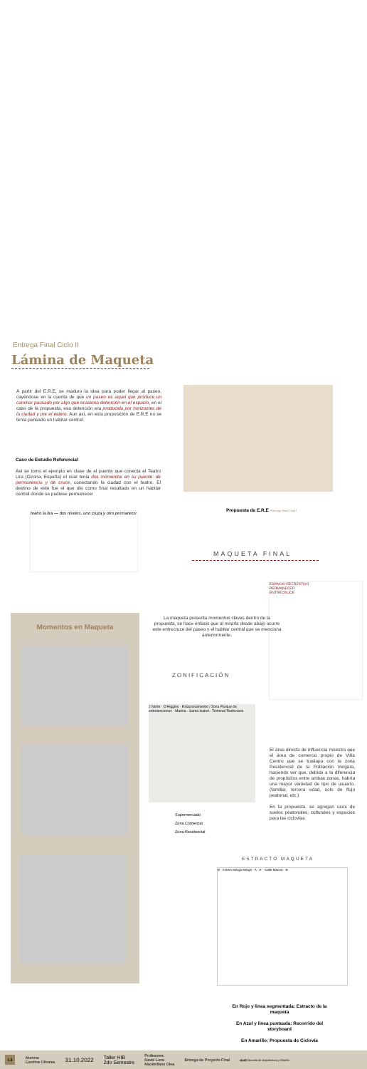Entrega Final Ciclo II
Lámina de Maqueta
A partir del E.R.E, se maduro la idea para poder llegar al paseo, cayéndose en la cuenta de que un paseo es aquel que produce un caminar pausado por algo que ocasiona detención en el espacio, en el caso de la propuesta, esa detención era producida por horizontes de la ciudad y por el estero. Aun así, en esta proposición de E.R.E no se tenía pensado un habitar central.
Caso de Estudio Referencial
Así se tomo el ejemplo en clase de el puente que conecta el Teatro Lira (Girona, España) el cual tenia dos momentos en su puente: de permanencia y de cruce, conectando la ciudad con el teatro. El destino de este fue el que dio como final resultado en un habitar central donde se pudiese permanecer
Propuesta de E.R.E *Entrega Final Ciclo I
teatro la lira — dos niveles, uno cruza y otro permanece
MAQUETA FINAL
ESPACIO RECREATIVO
PERMANECER
ENTRECRUCE
Momentos en Maqueta
La maqueta presenta momentos claves dentro de la propuesta, se hace énfasis que al mirarla desde abajo ocurre este entrecruce del paseo y el habitar central que se menciona anteriormente.
ZONIFICACIÓN
2 Norte · O'Higgins · Estacionamiento / Zona Parque de entretenciones · Marina · Santa Isabel · Terminal Rodoviario
Supermercado
Zona Comercial
Zona Residencial
El área directa de influencia muestra que el área de comercio propio de Viña Centro que se traslapa con la zona Residencial de la Población Vergara, haciendo ver que, debido a la diferencia de propósitos entre ambas zonas, habría una mayor variedad de tipo de usuario. (familiar, tercera edad, solo de flujo peatonal, etc.)
En la propuesta, se agregan usos de suelos peatonales, culturales y espacios para las ciclovías
ESTRACTO MAQUETA
B · Estero Marga Marga · A · A' · Calle Marina · B'
En Rojo y linea segmentada: Estracto de la maqueta
En Azul y linea punteada: Recorrido del storyboard
En Amarillo: Propuesta de Ciclovía
L3 Alumna:
Carolina Olivares 31.10.2022 Taller HIB
2do Semestre Profesores:
David Luza
Maximiliano Olea Entrega de Proyecto Final e[ad] Escuela de Arquitectura y Diseño